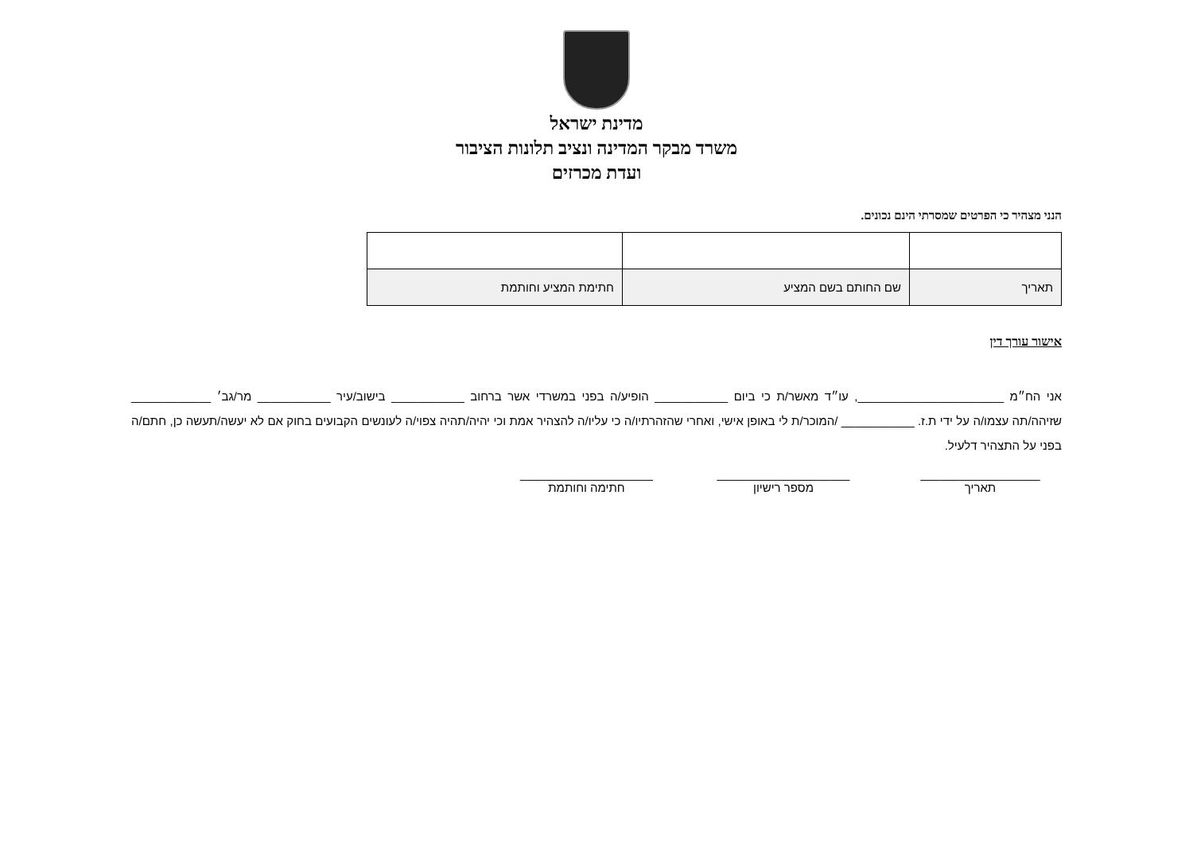מדינת ישראל
משרד מבקר המדינה ונציב תלונות הציבור
ועדת מכרזים
הנני מצהיר כי הפרטים שמסרתי הינם נכונים.
| תאריך | שם החותם בשם המציע | חתימת המציע וחותמת |
אישור עורך דין
אני הח״מ ______________________, עו״ד מאשר/ת כי ביום ___________ הופיע/ה בפני במשרדי אשר ברחוב ___________ בישוב/עיר ___________ מר/גב׳ ____________ שזיהה/תה עצמו/ה על ידי ת.ז. ___________ /המוכר/ת לי באופן אישי, ואחרי שהזהרתיו/ה כי עליו/ה להצהיר אמת וכי יהיה/תהיה צפוי/ה לעונשים הקבועים בחוק אם לא יעשה/תעשה כן, חתם/ה בפני על התצהיר דלעיל.
__________________
תאריך
____________________
מספר רישיון
____________________
חתימה וחותמת